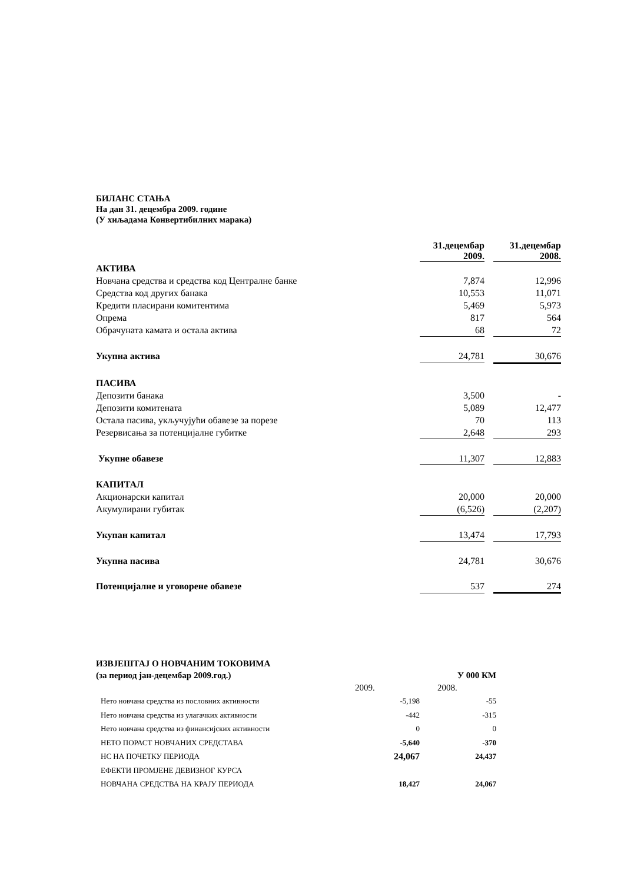БИЛАНС СТАЊА
На дан 31. децембра 2009. године
(У хиљадама Конвертибилних марака)
| | 31.децембар 2009. | | 31.децембар 2008. |
| АКТИВА | | | |
| Новчана средства и средства код Централне банке | 7,874 | | 12,996 |
| Средства код других банака | 10,553 | | 11,071 |
| Кредити пласирани комитентима | 5,469 | | 5,973 |
| Опрема | 817 | | 564 |
| Обрачуната камата и остала актива | 68 | | 72 |
| Укупна актива | 24,781 | | 30,676 |
| ПАСИВА | | | |
| Депозити банака | 3,500 | | - |
| Депозити комитената | 5,089 | | 12,477 |
| Остала пасива, укључујући обавезе за порезе | 70 | | 113 |
| Резервисања за потенцијалне губитке | 2,648 | | 293 |
| Укупне обавезе | 11,307 | | 12,883 |
| КАПИТАЛ | | | |
| Акционарски капитал | 20,000 | | 20,000 |
| Акумулирани губитак | (6,526) | | (2,207) |
| Укупан капитал | 13,474 | | 17,793 |
| Укупна пасива | 24,781 | | 30,676 |
| Потенцијалне и уговорене обавезе | 537 | | 274 |
| ИЗВЈЕШТАЈ О НОВЧАНИМ ТОКОВИМА | | |
| (за период јан-децембар 2009.год.) | | У 000 КМ |
| | 2009. | 2008. |
| | Нето новчана средства из пословних активности | -5,198 | -55 |
| | Нето новчана средства из улагачких активности | -442 | -315 |
| | Нето новчана средства из финансијских активности | 0 | 0 |
| | НЕТО ПОРАСТ НОВЧАНИХ СРЕДСТАВА | -5,640 | -370 |
| | НС НА ПОЧЕТКУ ПЕРИОДА | 24,067 | 24,437 |
| | ЕФЕКТИ ПРОМЈЕНЕ ДЕВИЗНОГ КУРСА | | |
| | НОВЧАНА СРЕДСТВА НА КРАЈУ ПЕРИОДА | 18,427 | 24,067 |